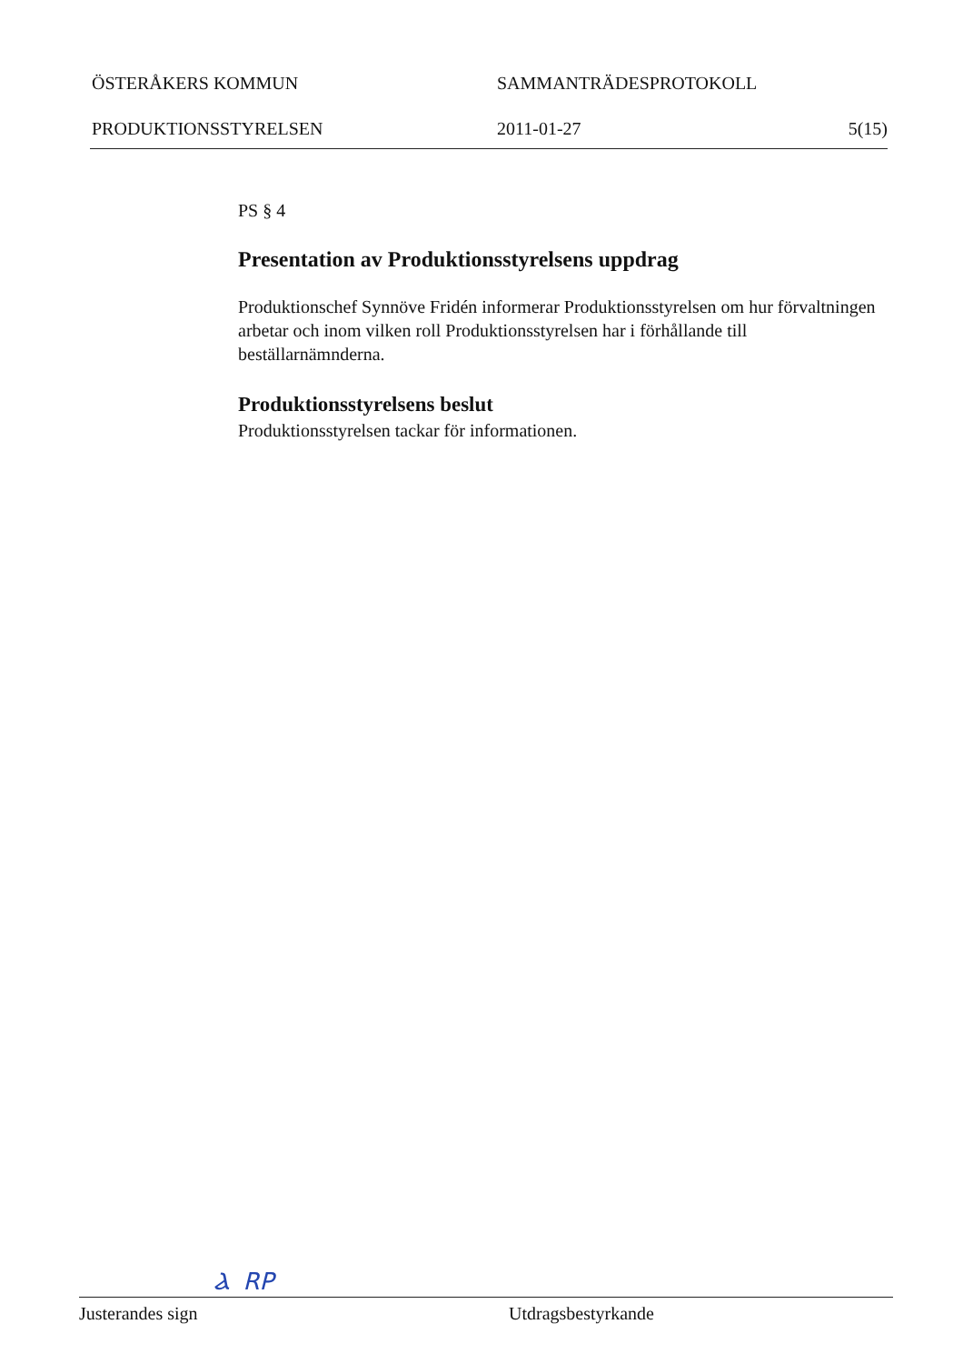ÖSTERÅKERS KOMMUN SAMMANTRÄDESPROTOKOLL
PRODUKTIONSSTYRELSEN 2011-01-27 5(15)
PS § 4
Presentation av Produktionsstyrelsens uppdrag
Produktionschef Synnöve Fridén informerar Produktionsstyrelsen om hur förvaltningen arbetar och inom vilken roll Produktionsstyrelsen har i förhållande till beställarnämnderna.
Produktionsstyrelsens beslut
Produktionsstyrelsen tackar för informationen.
Ⲁ RP
Justerandes sign Utdragsbestyrkande